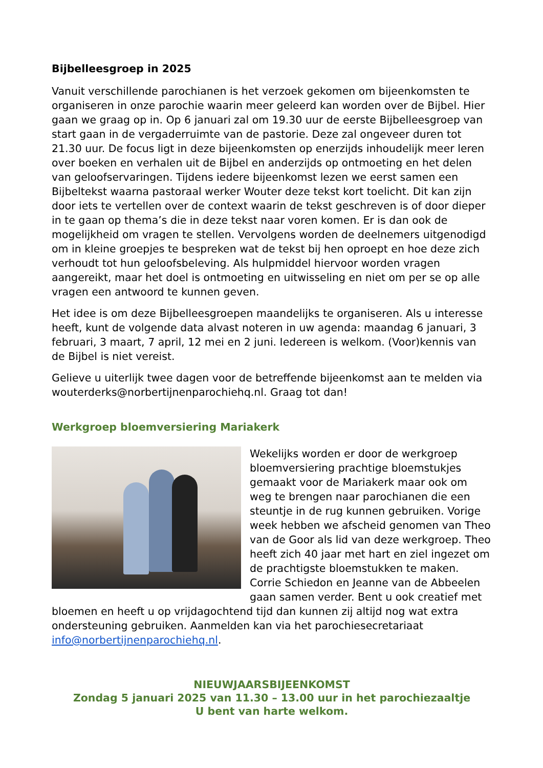Bijbelleesgroep in 2025
Vanuit verschillende parochianen is het verzoek gekomen om bijeenkomsten te organiseren in onze parochie waarin meer geleerd kan worden over de Bijbel. Hier gaan we graag op in. Op 6 januari zal om 19.30 uur de eerste Bijbelleesgroep van start gaan in de vergaderruimte van de pastorie. Deze zal ongeveer duren tot 21.30 uur. De focus ligt in deze bijeenkomsten op enerzijds inhoudelijk meer leren over boeken en verhalen uit de Bijbel en anderzijds op ontmoeting en het delen van geloofservaringen. Tijdens iedere bijeenkomst lezen we eerst samen een Bijbeltekst waarna pastoraal werker Wouter deze tekst kort toelicht. Dit kan zijn door iets te vertellen over de context waarin de tekst geschreven is of door dieper in te gaan op thema’s die in deze tekst naar voren komen. Er is dan ook de mogelijkheid om vragen te stellen. Vervolgens worden de deelnemers uitgenodigd om in kleine groepjes te bespreken wat de tekst bij hen oproept en hoe deze zich verhoudt tot hun geloofsbeleving. Als hulpmiddel hiervoor worden vragen aangereikt, maar het doel is ontmoeting en uitwisseling en niet om per se op alle vragen een antwoord te kunnen geven.
Het idee is om deze Bijbelleesgroepen maandelijks te organiseren. Als u interesse heeft, kunt de volgende data alvast noteren in uw agenda: maandag 6 januari, 3 februari, 3 maart, 7 april, 12 mei en 2 juni. Iedereen is welkom. (Voor)kennis van de Bijbel is niet vereist.
Gelieve u uiterlijk twee dagen voor de betreffende bijeenkomst aan te melden via wouterderks@norbertijnenparochiehq.nl. Graag tot dan!
Werkgroep bloemversiering Mariakerk
Wekelijks worden er door de werkgroep bloemversiering prachtige bloemstukjes gemaakt voor de Mariakerk maar ook om weg te brengen naar parochianen die een steuntje in de rug kunnen gebruiken. Vorige week hebben we afscheid genomen van Theo van de Goor als lid van deze werkgroep. Theo heeft zich 40 jaar met hart en ziel ingezet om de prachtigste bloemstukken te maken. Corrie Schiedon en Jeanne van de Abbeelen gaan samen verder. Bent u ook creatief met bloemen en heeft u op vrijdagochtend tijd dan kunnen zij altijd nog wat extra ondersteuning gebruiken. Aanmelden kan via het parochiesecretariaat info@norbertijnenparochiehq.nl.
NIEUWJAARSBIJEENKOMST
Zondag 5 januari 2025 van 11.30 – 13.00 uur in het parochiezaaltje
U bent van harte welkom.